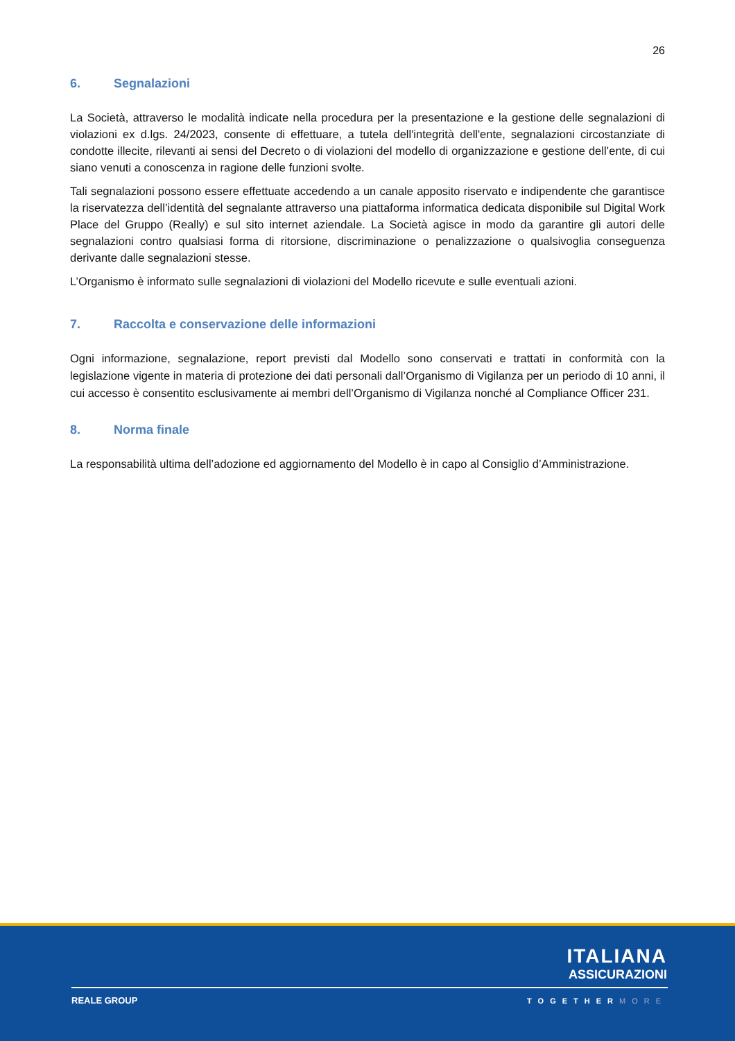26
6. Segnalazioni
La Società, attraverso le modalità indicate nella procedura per la presentazione e la gestione delle segnalazioni di violazioni ex d.lgs. 24/2023, consente di effettuare, a tutela dell'integrità dell'ente, segnalazioni circostanziate di condotte illecite, rilevanti ai sensi del Decreto o di violazioni del modello di organizzazione e gestione dell’ente, di cui siano venuti a conoscenza in ragione delle funzioni svolte.
Tali segnalazioni possono essere effettuate accedendo a un canale apposito riservato e indipendente che garantisce la riservatezza dell’identità del segnalante attraverso una piattaforma informatica dedicata disponibile sul Digital Work Place del Gruppo (Really) e sul sito internet aziendale. La Società agisce in modo da garantire gli autori delle segnalazioni contro qualsiasi forma di ritorsione, discriminazione o penalizzazione o qualsivoglia conseguenza derivante dalle segnalazioni stesse.
L’Organismo è informato sulle segnalazioni di violazioni del Modello ricevute e sulle eventuali azioni.
7. Raccolta e conservazione delle informazioni
Ogni informazione, segnalazione, report previsti dal Modello sono conservati e trattati in conformità con la legislazione vigente in materia di protezione dei dati personali dall’Organismo di Vigilanza per un periodo di 10 anni, il cui accesso è consentito esclusivamente ai membri dell’Organismo di Vigilanza nonché al Compliance Officer 231.
8. Norma finale
La responsabilità ultima dell’adozione ed aggiornamento del Modello è in capo al Consiglio d’Amministrazione.
ITALIANA
ASSICURAZIONI
REALE GROUP TOGETHERMORE